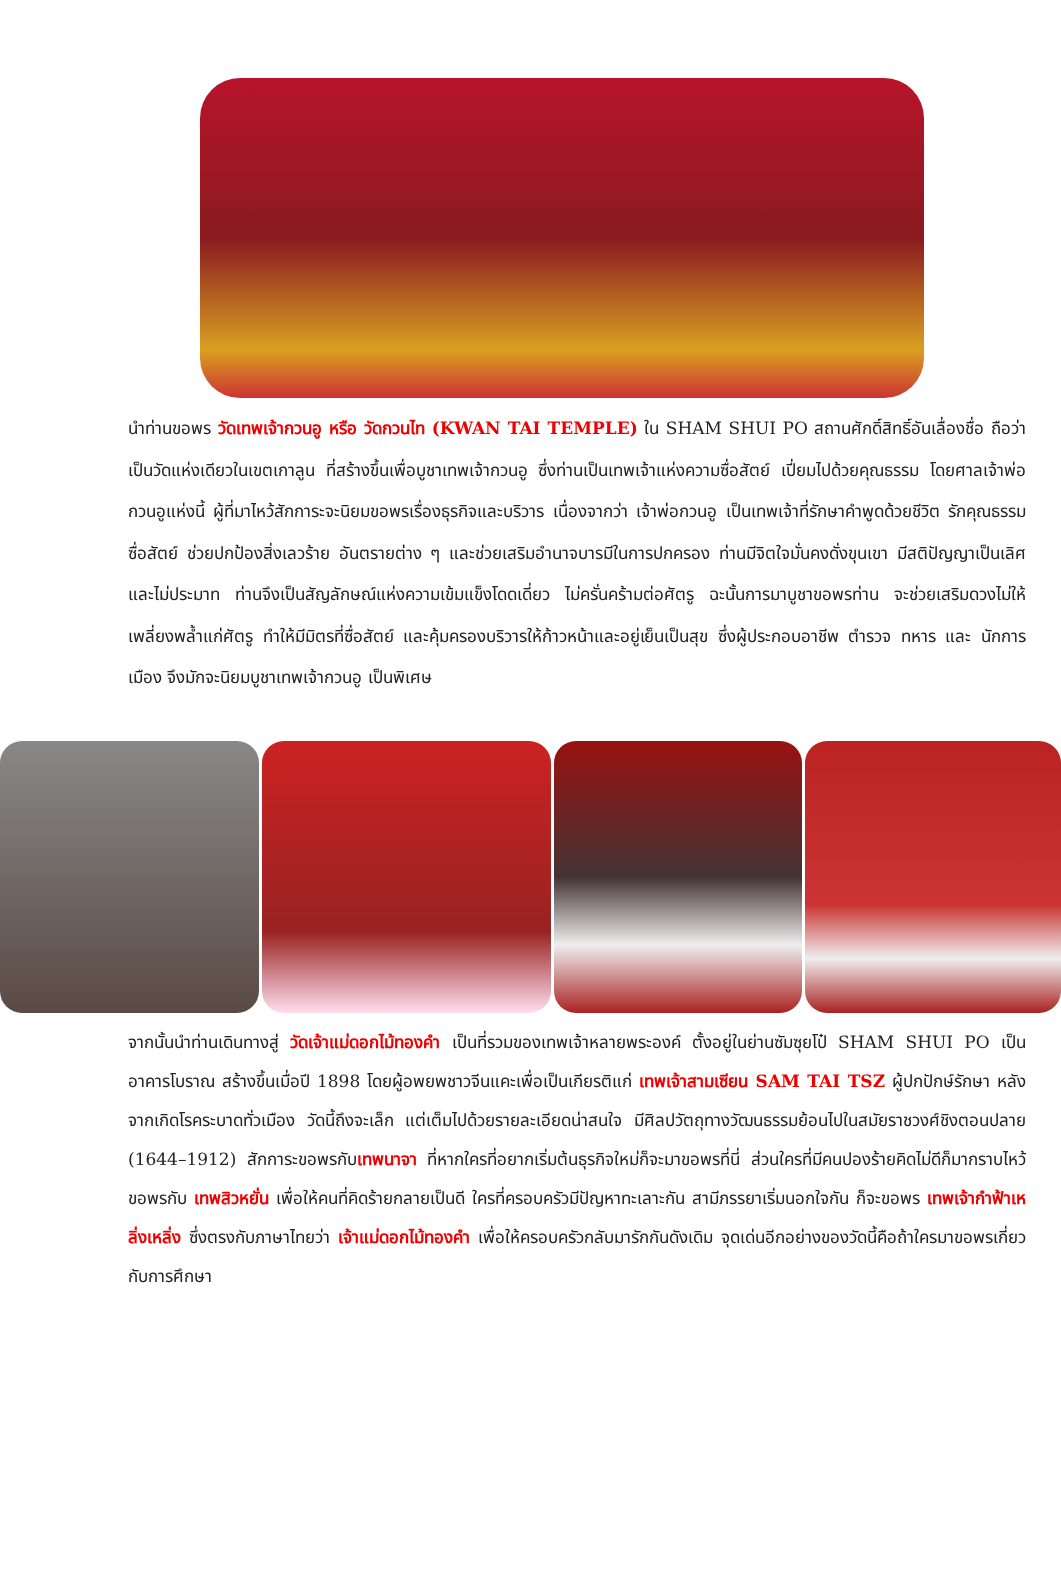นำท่านขอพร วัดเทพเจ้ากวนอู หรือ วัดกวนไท (KWAN TAI TEMPLE) ใน SHAM SHUI PO สถานศักดิ์สิทธิ์อันเลื่องชื่อ ถือว่าเป็นวัดแห่งเดียวในเขตเกาลูน ที่สร้างขึ้นเพื่อบูชาเทพเจ้ากวนอู ซึ่งท่านเป็นเทพเจ้าแห่งความซื่อสัตย์ เปี่ยมไปด้วยคุณธรรม โดยศาลเจ้าพ่อกวนอูแห่งนี้ ผู้ที่มาไหว้สักการะจะนิยมขอพรเรื่องธุรกิจและบริวาร เนื่องจากว่า เจ้าพ่อกวนอู เป็นเทพเจ้าที่รักษาคำพูดด้วยชีวิต รักคุณธรรม ซื่อสัตย์ ช่วยปกป้องสิ่งเลวร้าย อันตรายต่าง ๆ และช่วยเสริมอำนาจบารมีในการปกครอง ท่านมีจิตใจมั่นคงดั่งขุนเขา มีสติปัญญาเป็นเลิศ และไม่ประมาท ท่านจึงเป็นสัญลักษณ์แห่งความเข้มแข็งโดดเดี่ยว ไม่ครั่นคร้ามต่อศัตรู ฉะนั้นการมาบูชาขอพรท่าน จะช่วยเสริมดวงไม่ให้เพลี่ยงพล้ำแก่ศัตรู ทำให้มีมิตรที่ซื่อสัตย์ และคุ้มครองบริวารให้ก้าวหน้าและอยู่เย็นเป็นสุข ซึ่งผู้ประกอบอาชีพ ตำรวจ ทหาร และ นักการเมือง จึงมักจะนิยมบูชาเทพเจ้ากวนอู เป็นพิเศษ
จากนั้นนำท่านเดินทางสู่ วัดเจ้าแม่ดอกไม้ทองคำ เป็นที่รวมของเทพเจ้าหลายพระองค์ ตั้งอยู่ในย่านซัมซุยโป๋ SHAM SHUI PO เป็นอาคารโบราณ สร้างขึ้นเมื่อปี 1898 โดยผู้อพยพชาวจีนแคะเพื่อเป็นเกียรติแก่ เทพเจ้าสามเซียน SAM TAI TSZ ผู้ปกปักษ์รักษา หลังจากเกิดโรคระบาดทั่วเมือง วัดนี้ถึงจะเล็ก แต่เต็มไปด้วยรายละเอียดน่าสนใจ มีศิลปวัตถุทางวัฒนธรรมย้อนไปในสมัยราชวงศ์ชิงตอนปลาย (1644–1912) สักการะขอพรกับเทพนาจา ที่หากใครที่อยากเริ่มต้นธุรกิจใหม่ก็จะมาขอพรที่นี่ ส่วนใครที่มีคนปองร้ายคิดไม่ดีก็มากราบไหว้ขอพรกับ เทพสิวหยั่น เพื่อให้คนที่คิดร้ายกลายเป็นดี ใครที่ครอบครัวมีปัญหาทะเลาะกัน สามีภรรยาเริ่มนอกใจกัน ก็จะขอพร เทพเจ้ากำฟ้าเหลิ่งเหลิ่ง ซึ่งตรงกับภาษาไทยว่า เจ้าแม่ดอกไม้ทองคำ เพื่อให้ครอบครัวกลับมารักกันดังเดิม จุดเด่นอีกอย่างของวัดนี้คือถ้าใครมาขอพรเกี่ยวกับการศึกษา